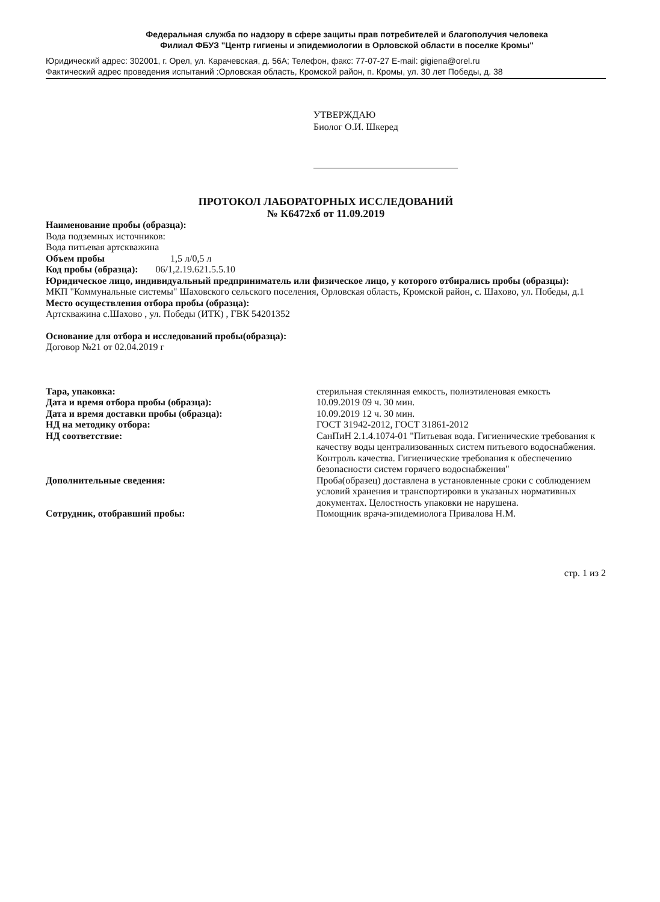Федеральная служба по надзору в сфере защиты прав потребителей и благополучия человека
Филиал ФБУЗ "Центр гигиены и эпидемиологии в Орловской области в поселке Кромы"
Юридический адрес: 302001, г. Орел, ул. Карачевская, д. 56А; Телефон, факс: 77-07-27 E-mail: gigiena@orel.ru
Фактический адрес проведения испытаний :Орловская область, Кромской район, п. Кромы, ул. 30 лет Победы, д. 38
УТВЕРЖДАЮ
Биолог О.И. Шкеред
ПРОТОКОЛ ЛАБОРАТОРНЫХ ИССЛЕДОВАНИЙ
№ К6472хб от 11.09.2019
Наименование пробы (образца):
Вода подземных источников:
Вода питьевая артскважина
Объем пробы 1,5 л/0,5 л
Код пробы (образца): 06/1,2.19.621.5.5.10
Юридическое лицо, индивидуальный предприниматель или физическое лицо, у которого отбирались пробы (образцы):
МКП "Коммунальные системы" Шаховского сельского поселения, Орловская область, Кромской район, с. Шахово, ул. Победы, д.1
Место осуществления отбора пробы (образца):
Артскважина с.Шахово , ул. Победы (ИТК) , ГВК 54201352
Основание для отбора и исследований пробы(образца):
Договор №21 от 02.04.2019 г
Тара, упаковка: стерильная стеклянная емкость, полиэтиленовая емкость
Дата и время отбора пробы (образца): 10.09.2019 09 ч. 30 мин.
Дата и время доставки пробы (образца): 10.09.2019 12 ч. 30 мин.
НД на методику отбора: ГОСТ 31942-2012, ГОСТ 31861-2012
НД соответствие: СанПиН 2.1.4.1074-01 "Питьевая вода. Гигиенические требования к качеству воды централизованных систем питьевого водоснабжения. Контроль качества. Гигиенические требования к обеспечению безопасности систем горячего водоснабжения"
Дополнительные сведения: Проба(образец) доставлена в установленные сроки с соблюдением условий хранения и транспортировки в указаных нормативных документах. Целостность упаковки не нарушена.
Сотрудник, отобравший пробы: Помощник врача-эпидемиолога Привалова Н.М.
стр. 1 из 2